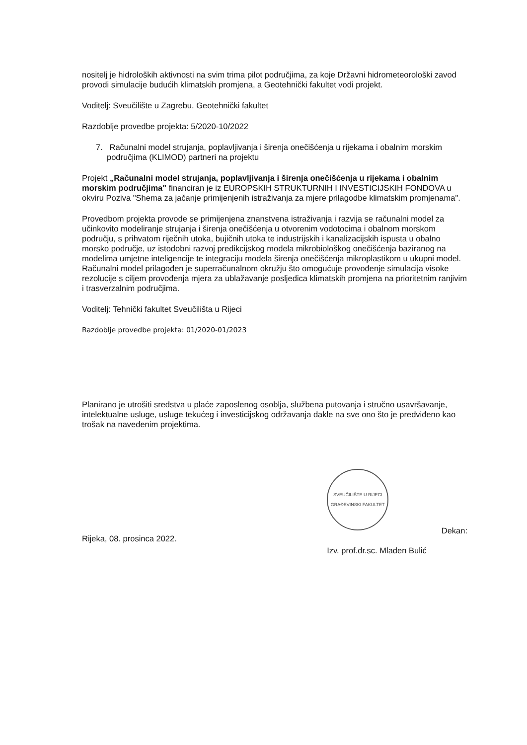nositelj je hidroloških aktivnosti na svim trima pilot područjima, za koje Državni hidrometeorološki zavod provodi simulacije budućih klimatskih promjena, a Geotehnički fakultet vodi projekt.
Voditelj: Sveučilište u Zagrebu, Geotehnički fakultet
Razdoblje provedbe projekta: 5/2020-10/2022
7. Računalni model strujanja, poplavljivanja i širenja onečišćenja u rijekama i obalnim morskim područjima (KLIMOD) partneri na projektu
Projekt „Računalni model strujanja, poplavljivanja i širenja onečišćenja u rijekama i obalnim morskim područjima" financiran je iz EUROPSKIH STRUKTURNIH I INVESTICIJSKIH FONDOVA u okviru Poziva "Shema za jačanje primijenjenih istraživanja za mjere prilagodbe klimatskim promjenama".
Provedbom projekta provode se primijenjena znanstvena istraživanja i razvija se računalni model za učinkovito modeliranje strujanja i širenja onečišćenja u otvorenim vodotocima i obalnom morskom području, s prihvatom riječnih utoka, bujičnih utoka te industrijskih i kanalizacijskih ispusta u obalno morsko područje, uz istodobni razvoj predikcijskog modela mikrobiološkog onečišćenja baziranog na modelima umjetne inteligencije te integraciju modela širenja onečišćenja mikroplastikom u ukupni model.
Računalni model prilagođen je superračunalnom okružju što omogućuje provođenje simulacija visoke rezolucije s ciljem provođenja mjera za ublažavanje posljedica klimatskih promjena na prioritetnim ranjivim
i trasverzalnim područjima.
Voditelj: Tehnički fakultet Sveučilišta u Rijeci
Razdoblje provedbe projekta: 01/2020-01/2023
Planirano je utrošiti sredstva u plaće zaposlenog osoblja, službena putovanja i stručno usavršavanje, intelektualne usluge, usluge tekućeg i investicijskog održavanja dakle na sve ono što je predviđeno kao trošak na navedenim projektima.
Rijeka, 08. prosinca 2022.
SVEUČILIŠTE U RIJECI GRAĐEVINSKI FAKULTET
Izv. prof.dr.sc. Mladen Bulić
Dekan: